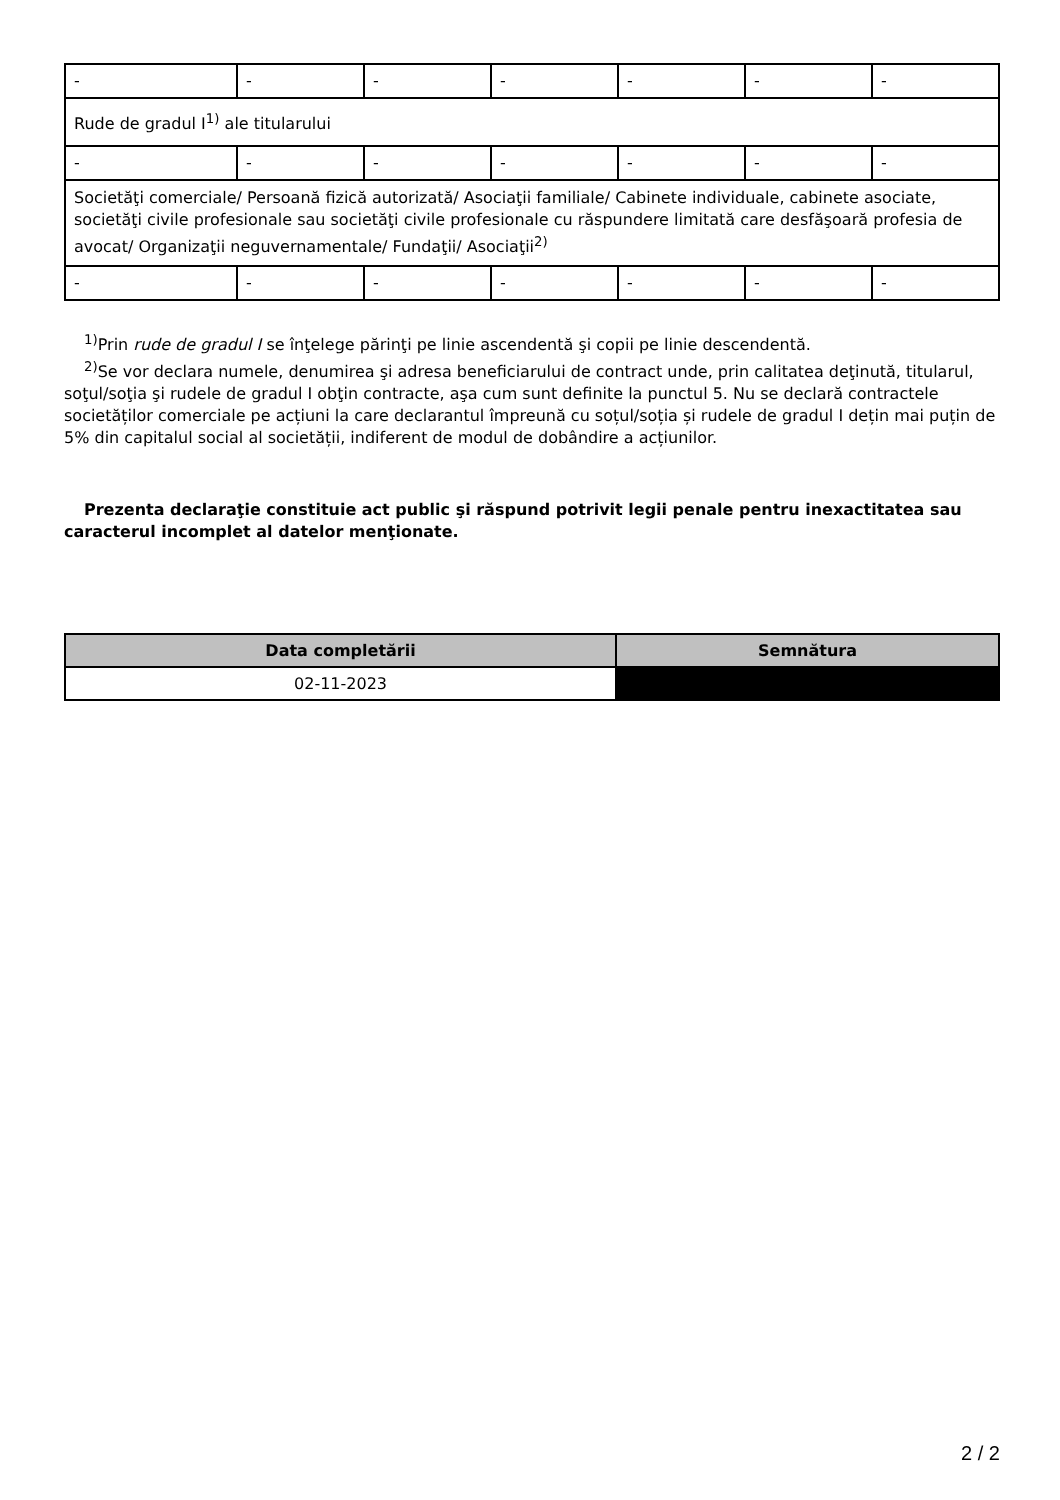| - | - | - | - | - | - | - |
| Rude de gradul I<sup>1)</sup> ale titularului | | | | | | |
| - | - | - | - | - | - | - |
| Societăţi comerciale/ Persoană fizică autorizată/ Asociaţii familiale/ Cabinete individuale, cabinete asociate, societăţi civile profesionale sau societăţi civile profesionale cu răspundere limitată care desfăşoară profesia de avocat/ Organizaţii neguvernamentale/ Fundaţii/ Asociaţii<sup>2)</sup> | | | | | | |
| - | - | - | - | - | - | - |
<sup>1)</sup> Prin rude de gradul I se înţelege părinţi pe linie ascendentă şi copii pe linie descendentă.
<sup>2)</sup> Se vor declara numele, denumirea şi adresa beneficiarului de contract unde, prin calitatea deţinută, titularul, soţul/soţia şi rudele de gradul I obţin contracte, aşa cum sunt definite la punctul 5. Nu se declară contractele societăților comerciale pe acțiuni la care declarantul împreună cu soțul/soția și rudele de gradul I dețin mai puțin de 5% din capitalul social al societății, indiferent de modul de dobândire a acțiunilor.
Prezenta declaraţie constituie act public şi răspund potrivit legii penale pentru inexactitatea sau caracterul incomplet al datelor menţionate.
| Data completării | Semnătura |
| --- | --- |
| 02-11-2023 | |
2 / 2